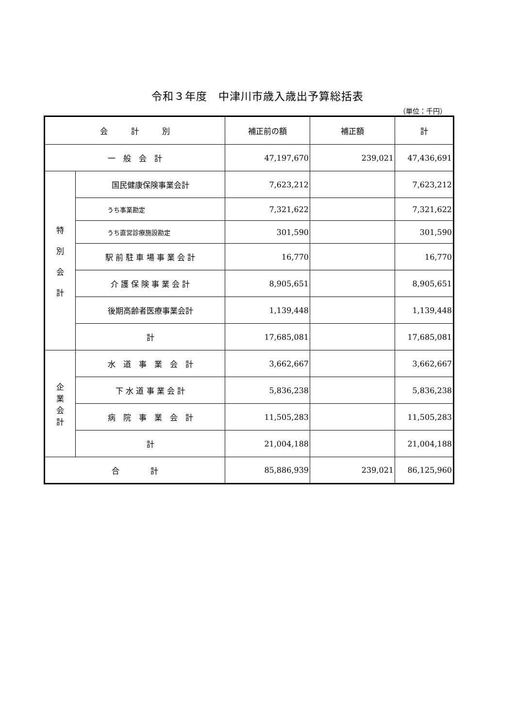令和３年度　中津川市歳入歳出予算総括表
（単位：千円）
| 会 計 別 | | 補正前の額 | 補正額 | 計 |
| --- | --- | --- | --- | --- |
| 一 般 会 計 | | 47,197,670 | 239,021 | 47,436,691 |
| 特 別 会 計 | 国民健康保険事業会計 | 7,623,212 | | 7,623,212 |
| | うち事業勘定 | 7,321,622 | | 7,321,622 |
| | うち直営診療施設勘定 | 301,590 | | 301,590 |
| | 駅 前 駐 車 場 事 業 会 計 | 16,770 | | 16,770 |
| | 介 護 保 険 事 業 会 計 | 8,905,651 | | 8,905,651 |
| | 後期高齢者医療事業会計 | 1,139,448 | | 1,139,448 |
| | 計 | 17,685,081 | | 17,685,081 |
| 企 業 会 計 | 水 道 事 業 会 計 | 3,662,667 | | 3,662,667 |
| | 下 水 道 事 業 会 計 | 5,836,238 | | 5,836,238 |
| | 病 院 事 業 会 計 | 11,505,283 | | 11,505,283 |
| | 計 | 21,004,188 | | 21,004,188 |
| 合 計 | | 85,886,939 | 239,021 | 86,125,960 |